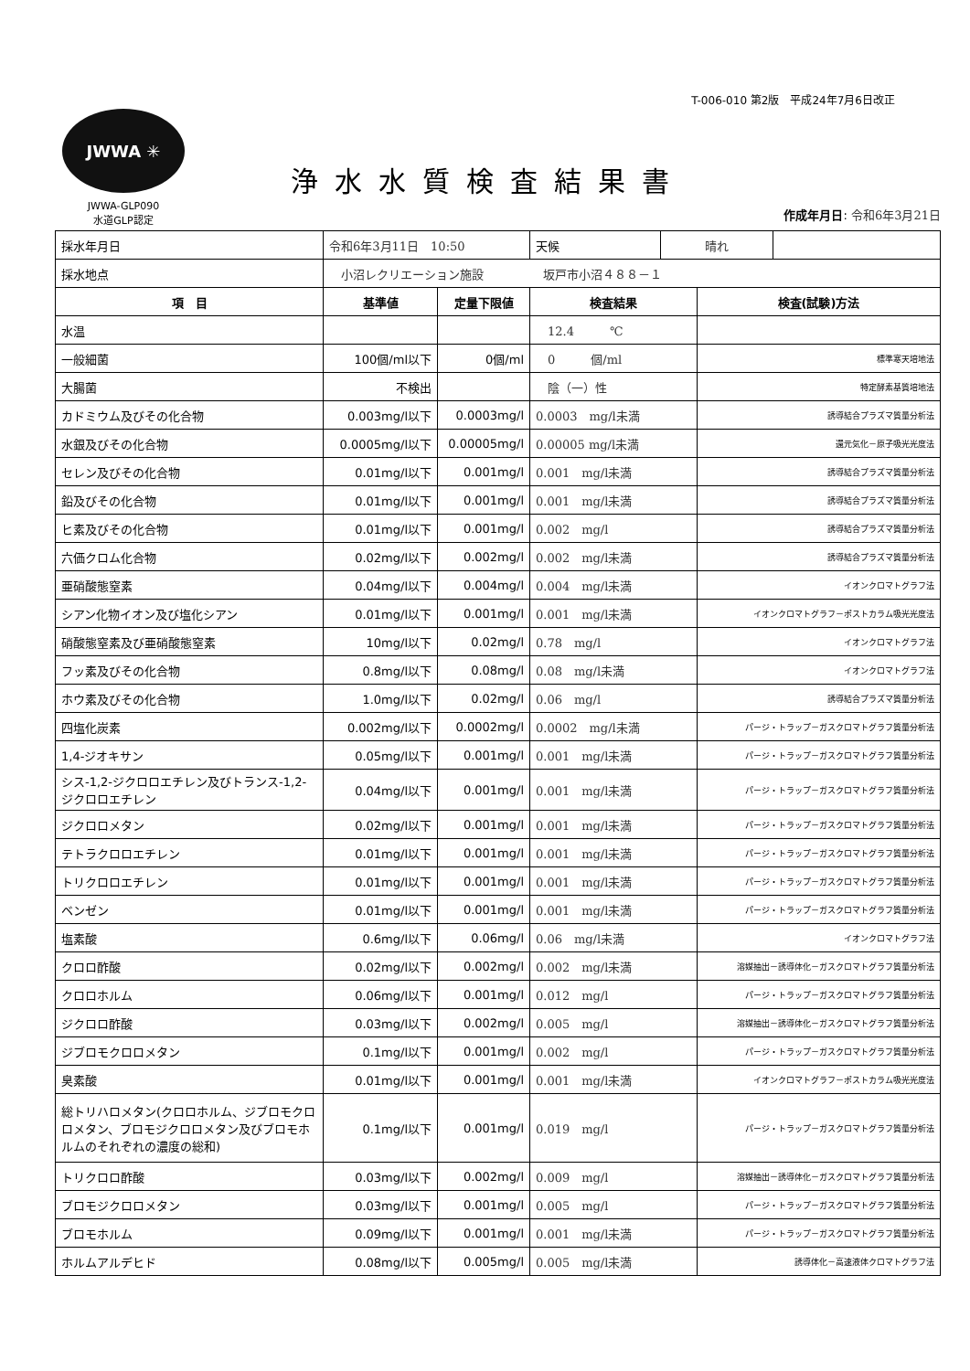T-006-010 第2版　平成24年7月6日改正
JWWA ✳
JWWA-GLP090
水道GLP認定
浄水水質検査結果書
作成年月日: 令和6年3月21日
| 採水年月日 | 令和6年3月11日 10:50 | | / 天候 / 晴れ / / | |
| 採水地点 | 小沼レクリエーション施設 坂戸市小沼４８８－１ | | | |
| 項 目 | 基準値 | 定量下限値 | 検査結果 | 検査(試験)方法 |
| 水温 | | | 12.4 ℃ | |
| 一般細菌 | 100個/ml以下 | 0個/ml | 0 個/ml | 標準寒天培地法 |
| 大腸菌 | 不検出 | | 陰（一）性 | 特定酵素基質培地法 |
| カドミウム及びその化合物 | 0.003mg/l以下 | 0.0003mg/l | 0.0003 mg/l未満 | 誘導結合プラズマ質量分析法 |
| 水銀及びその化合物 | 0.0005mg/l以下 | 0.00005mg/l | 0.00005 mg/l未満 | 還元気化－原子吸光光度法 |
| セレン及びその化合物 | 0.01mg/l以下 | 0.001mg/l | 0.001 mg/l未満 | 誘導結合プラズマ質量分析法 |
| 鉛及びその化合物 | 0.01mg/l以下 | 0.001mg/l | 0.001 mg/l未満 | 誘導結合プラズマ質量分析法 |
| ヒ素及びその化合物 | 0.01mg/l以下 | 0.001mg/l | 0.002 mg/l | 誘導結合プラズマ質量分析法 |
| 六価クロム化合物 | 0.02mg/l以下 | 0.002mg/l | 0.002 mg/l未満 | 誘導結合プラズマ質量分析法 |
| 亜硝酸態窒素 | 0.04mg/l以下 | 0.004mg/l | 0.004 mg/l未満 | イオンクロマトグラフ法 |
| シアン化物イオン及び塩化シアン | 0.01mg/l以下 | 0.001mg/l | 0.001 mg/l未満 | イオンクロマトグラフ－ポストカラム吸光光度法 |
| 硝酸態窒素及び亜硝酸態窒素 | 10mg/l以下 | 0.02mg/l | 0.78 mg/l | イオンクロマトグラフ法 |
| フッ素及びその化合物 | 0.8mg/l以下 | 0.08mg/l | 0.08 mg/l未満 | イオンクロマトグラフ法 |
| ホウ素及びその化合物 | 1.0mg/l以下 | 0.02mg/l | 0.06 mg/l | 誘導結合プラズマ質量分析法 |
| 四塩化炭素 | 0.002mg/l以下 | 0.0002mg/l | 0.0002 mg/l未満 | パージ・トラップ－ガスクロマトグラフ質量分析法 |
| 1,4-ジオキサン | 0.05mg/l以下 | 0.001mg/l | 0.001 mg/l未満 | パージ・トラップ－ガスクロマトグラフ質量分析法 |
| シス-1,2-ジクロロエチレン及びトランス-1,2-ジクロロエチレン | 0.04mg/l以下 | 0.001mg/l | 0.001 mg/l未満 | パージ・トラップ－ガスクロマトグラフ質量分析法 |
| ジクロロメタン | 0.02mg/l以下 | 0.001mg/l | 0.001 mg/l未満 | パージ・トラップ－ガスクロマトグラフ質量分析法 |
| テトラクロロエチレン | 0.01mg/l以下 | 0.001mg/l | 0.001 mg/l未満 | パージ・トラップ－ガスクロマトグラフ質量分析法 |
| トリクロロエチレン | 0.01mg/l以下 | 0.001mg/l | 0.001 mg/l未満 | パージ・トラップ－ガスクロマトグラフ質量分析法 |
| ベンゼン | 0.01mg/l以下 | 0.001mg/l | 0.001 mg/l未満 | パージ・トラップ－ガスクロマトグラフ質量分析法 |
| 塩素酸 | 0.6mg/l以下 | 0.06mg/l | 0.06 mg/l未満 | イオンクロマトグラフ法 |
| クロロ酢酸 | 0.02mg/l以下 | 0.002mg/l | 0.002 mg/l未満 | 溶媒抽出－誘導体化－ガスクロマトグラフ質量分析法 |
| クロロホルム | 0.06mg/l以下 | 0.001mg/l | 0.012 mg/l | パージ・トラップ－ガスクロマトグラフ質量分析法 |
| ジクロロ酢酸 | 0.03mg/l以下 | 0.002mg/l | 0.005 mg/l | 溶媒抽出－誘導体化－ガスクロマトグラフ質量分析法 |
| ジブロモクロロメタン | 0.1mg/l以下 | 0.001mg/l | 0.002 mg/l | パージ・トラップ－ガスクロマトグラフ質量分析法 |
| 臭素酸 | 0.01mg/l以下 | 0.001mg/l | 0.001 mg/l未満 | イオンクロマトグラフ－ポストカラム吸光光度法 |
| 総トリハロメタン(クロロホルム、ジブロモクロロメタン、ブロモジクロロメタン及びブロモホルムのそれぞれの濃度の総和) | 0.1mg/l以下 | 0.001mg/l | 0.019 mg/l | パージ・トラップ－ガスクロマトグラフ質量分析法 |
| トリクロロ酢酸 | 0.03mg/l以下 | 0.002mg/l | 0.009 mg/l | 溶媒抽出－誘導体化－ガスクロマトグラフ質量分析法 |
| ブロモジクロロメタン | 0.03mg/l以下 | 0.001mg/l | 0.005 mg/l | パージ・トラップ－ガスクロマトグラフ質量分析法 |
| ブロモホルム | 0.09mg/l以下 | 0.001mg/l | 0.001 mg/l未満 | パージ・トラップ－ガスクロマトグラフ質量分析法 |
| ホルムアルデヒド | 0.08mg/l以下 | 0.005mg/l | 0.005 mg/l未満 | 誘導体化－高速液体クロマトグラフ法 |